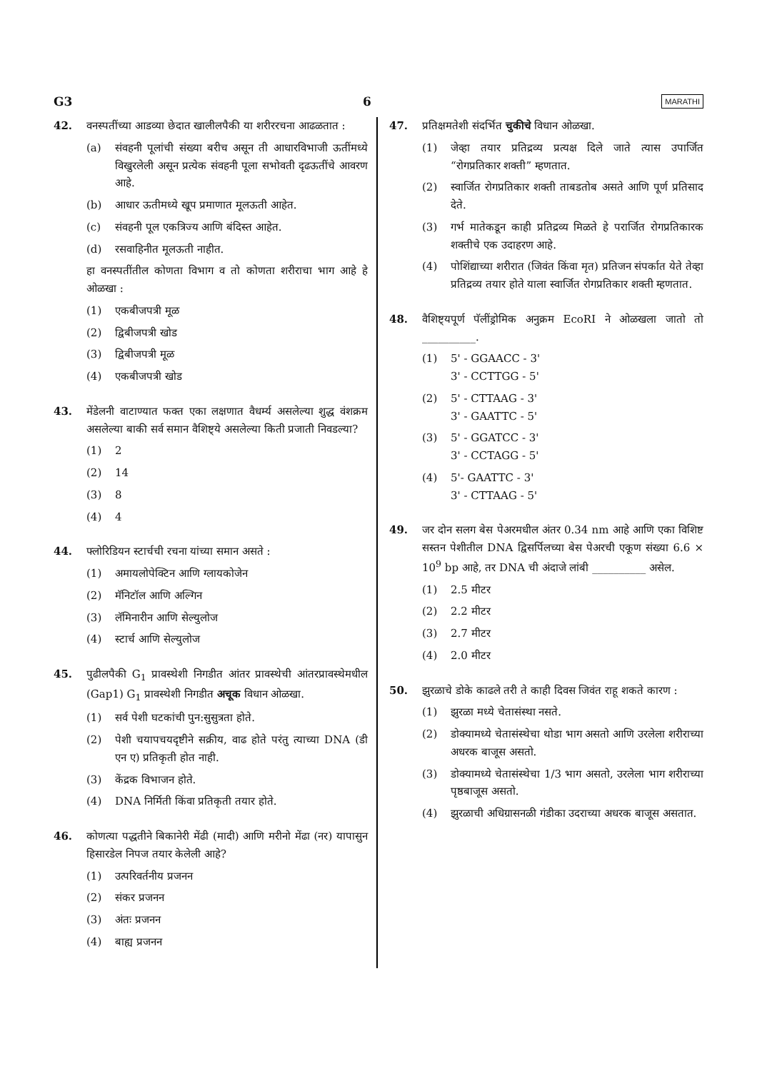G3 6 MARATHI
42. वनस्पतींच्या आडव्या छेदात खालीलपैकी या शरीररचना आढळतात :
(a) संवहनी पूलांची संख्या बरीच असून ती आधारविभाजी ऊतींमध्ये विखुरलेली असून प्रत्येक संवहनी पूला सभोवती दृढऊतींचे आवरण आहे.
(b) आधार ऊतीमध्ये खूप प्रमाणात मूलऊती आहेत.
(c) संवहनी पूल एकत्रिज्य आणि बंदिस्त आहेत.
(d) रसवाहिनीत मूलऊती नाहीत.
हा वनस्पतींतील कोणता विभाग व तो कोणता शरीराचा भाग आहे हे ओळखा :
(1) एकबीजपत्री मूळ
(2) द्विबीजपत्री खोड
(3) द्विबीजपत्री मूळ
(4) एकबीजपत्री खोड
43. मेंडेलनी वाटाण्यात फक्त एका लक्षणात वैधर्म्य असलेल्या शुद्ध वंशक्रम असलेल्या बाकी सर्व समान वैशिष्ट्ये असलेल्या किती प्रजाती निवडल्या?
(1) 2
(2) 14
(3) 8
(4) 4
44. फ्लोरिडियन स्टार्चची रचना यांच्या समान असते :
(1) अमायलोपेक्टिन आणि ग्लायकोजेन
(2) मॅनिटॉल आणि अल्गिन
(3) लॅमिनारीन आणि सेल्युलोज
(4) स्टार्च आणि सेल्युलोज
45. पुढीलपैकी G<sub>1</sub> प्रावस्थेशी निगडीत आंतर प्रावस्थेची आंतरप्रावस्थेमधील (Gap1) G<sub>1</sub> प्रावस्थेशी निगडीत अचूक विधान ओळखा.
(1) सर्व पेशी घटकांची पुन:सुसुत्रता होते.
(2) पेशी चयापचयदृष्टीने सक्रीय, वाढ होते परंतु त्याच्या DNA (डी एन ए) प्रतिकृती होत नाही.
(3) केंद्रक विभाजन होते.
(4) DNA निर्मिती किंवा प्रतिकृती तयार होते.
46. कोणत्या पद्धतीने बिकानेरी मेंढी (मादी) आणि मरीनो मेंढा (नर) यापासुन हिसारडेल निपज तयार केलेली आहे?
(1) उत्परिवर्तनीय प्रजनन
(2) संकर प्रजनन
(3) अंतः प्रजनन
(4) बाह्य प्रजनन
47. प्रतिक्षमतेशी संदर्भित चुकीचे विधान ओळखा.
(1) जेव्हा तयार प्रतिद्रव्य प्रत्यक्ष दिले जाते त्यास उपार्जित “रोगप्रतिकार शक्ती” म्हणतात.
(2) स्वार्जित रोगप्रतिकार शक्ती ताबडतोब असते आणि पूर्ण प्रतिसाद देते.
(3) गर्भ मातेकडून काही प्रतिद्रव्य मिळते हे परार्जित रोगप्रतिकारक शक्तीचे एक उदाहरण आहे.
(4) पोशिंद्याच्या शरीरात (जिवंत किंवा मृत) प्रतिजन संपर्कात येते तेव्हा प्रतिद्रव्य तयार होते याला स्वार्जित रोगप्रतिकार शक्ती म्हणतात.
48. वैशिष्ट्यपूर्ण पॅलींड्रोमिक अनुक्रम EcoRI ने ओळखला जातो तो __________.
(1) 5' - GGAACC - 3'
3' - CCTTGG - 5'
(2) 5' - CTTAAG - 3'
3' - GAATTC - 5'
(3) 5' - GGATCC - 3'
3' - CCTAGG - 5'
(4) 5'- GAATTC - 3'
3' - CTTAAG - 5'
49. जर दोन सलग बेस पेअरमधील अंतर 0.34 nm आहे आणि एका विशिष्ट सस्तन पेशीतील DNA द्विसर्पिलच्या बेस पेअरची एकूण संख्या 6.6 × 10<sup>9</sup> bp आहे, तर DNA ची अंदाजे लांबी __________ असेल.
(1) 2.5 मीटर
(2) 2.2 मीटर
(3) 2.7 मीटर
(4) 2.0 मीटर
50. झुरळाचे डोके काढले तरी ते काही दिवस जिवंत राहू शकते कारण :
(1) झुरळा मध्ये चेतासंस्था नसते.
(2) डोक्यामध्ये चेतासंस्थेचा थोडा भाग असतो आणि उरलेला शरीराच्या अधरक बाजूस असतो.
(3) डोक्यामध्ये चेतासंस्थेचा 1/3 भाग असतो, उरलेला भाग शरीराच्या पृष्ठबाजूस असतो.
(4) झुरळाची अधिग्रासनळी गंडीका उदराच्या अधरक बाजूस असतात.